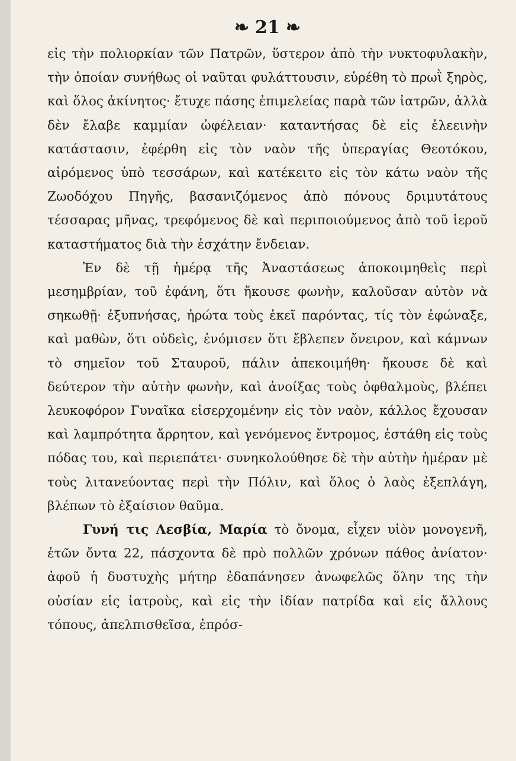❧ 21 ❧
εἰς τὴν πολιορκίαν τῶν Πατρῶν, ὕστερον ἀπὸ τὴν νυκτοφυλακὴν, τὴν ὁποίαν συνήθως οἱ ναῦται φυλάττουσιν, εὑρέθη τὸ πρωῒ ξηρὸς, καὶ ὅλος ἀκίνητος· ἔτυχε πάσης ἐπιμελείας παρὰ τῶν ἰατρῶν, ἀλλὰ δὲν ἔλαβε καμμίαν ὠφέλειαν· καταντήσας δὲ εἰς ἐλεεινὴν κατάστασιν, ἐφέρθη εἰς τὸν ναὸν τῆς ὑπεραγίας Θεοτόκου, αἰρόμενος ὑπὸ τεσσάρων, καὶ κατέκειτο εἰς τὸν κάτω ναὸν τῆς Ζωοδόχου Πηγῆς, βασανιζόμενος ἀπὸ πόνους δριμυτάτους τέσσαρας μῆνας, τρεφόμενος δὲ καὶ περιποιούμενος ἀπὸ τοῦ ἱεροῦ καταστήματος διὰ τὴν ἐσχάτην ἔνδειαν.
Ἐν δὲ τῇ ἡμέρᾳ τῆς Ἀναστάσεως ἀποκοιμηθεὶς περὶ μεσημβρίαν, τοῦ ἐφάνη, ὅτι ἤκουσε φωνὴν, καλοῦσαν αὐτὸν νὰ σηκωθῇ· ἐξυπνήσας, ἠρώτα τοὺς ἐκεῖ παρόντας, τίς τὸν ἐφώναξε, καὶ μαθὼν, ὅτι οὐδεὶς, ἐνόμισεν ὅτι ἔβλεπεν ὄνειρον, καὶ κάμνων τὸ σημεῖον τοῦ Σταυροῦ, πάλιν ἀπεκοιμήθη· ἤκουσε δὲ καὶ δεύτερον τὴν αὐτὴν φωνὴν, καὶ ἀνοίξας τοὺς ὀφθαλμοὺς, βλέπει λευκοφόρον Γυναῖκα εἰσερχομένην εἰς τὸν ναὸν, κάλλος ἔχουσαν καὶ λαμπρότητα ἄρρητον, καὶ γενόμενος ἔντρομος, ἐστάθη εἰς τοὺς πόδας του, καὶ περιεπάτει· συνηκολούθησε δὲ τὴν αὐτὴν ἡμέραν μὲ τοὺς λιτανεύοντας περὶ τὴν Πόλιν, καὶ ὅλος ὁ λαὸς ἐξεπλάγη, βλέπων τὸ ἐξαίσιον θαῦμα.
Γυνή τις Λεσβία, Μαρία τὸ ὄνομα, εἶχεν υἱὸν μονογενῆ, ἐτῶν ὄντα 22, πάσχοντα δὲ πρὸ πολλῶν χρόνων πάθος ἀνίατον· ἀφοῦ ἡ δυστυχὴς μήτηρ ἐδαπάνησεν ἀνωφελῶς ὅλην της τὴν οὐσίαν εἰς ἰατροὺς, καὶ εἰς τὴν ἰδίαν πατρίδα καὶ εἰς ἄλλους τόπους, ἀπελπισθεῖσα, ἐπρόσ-